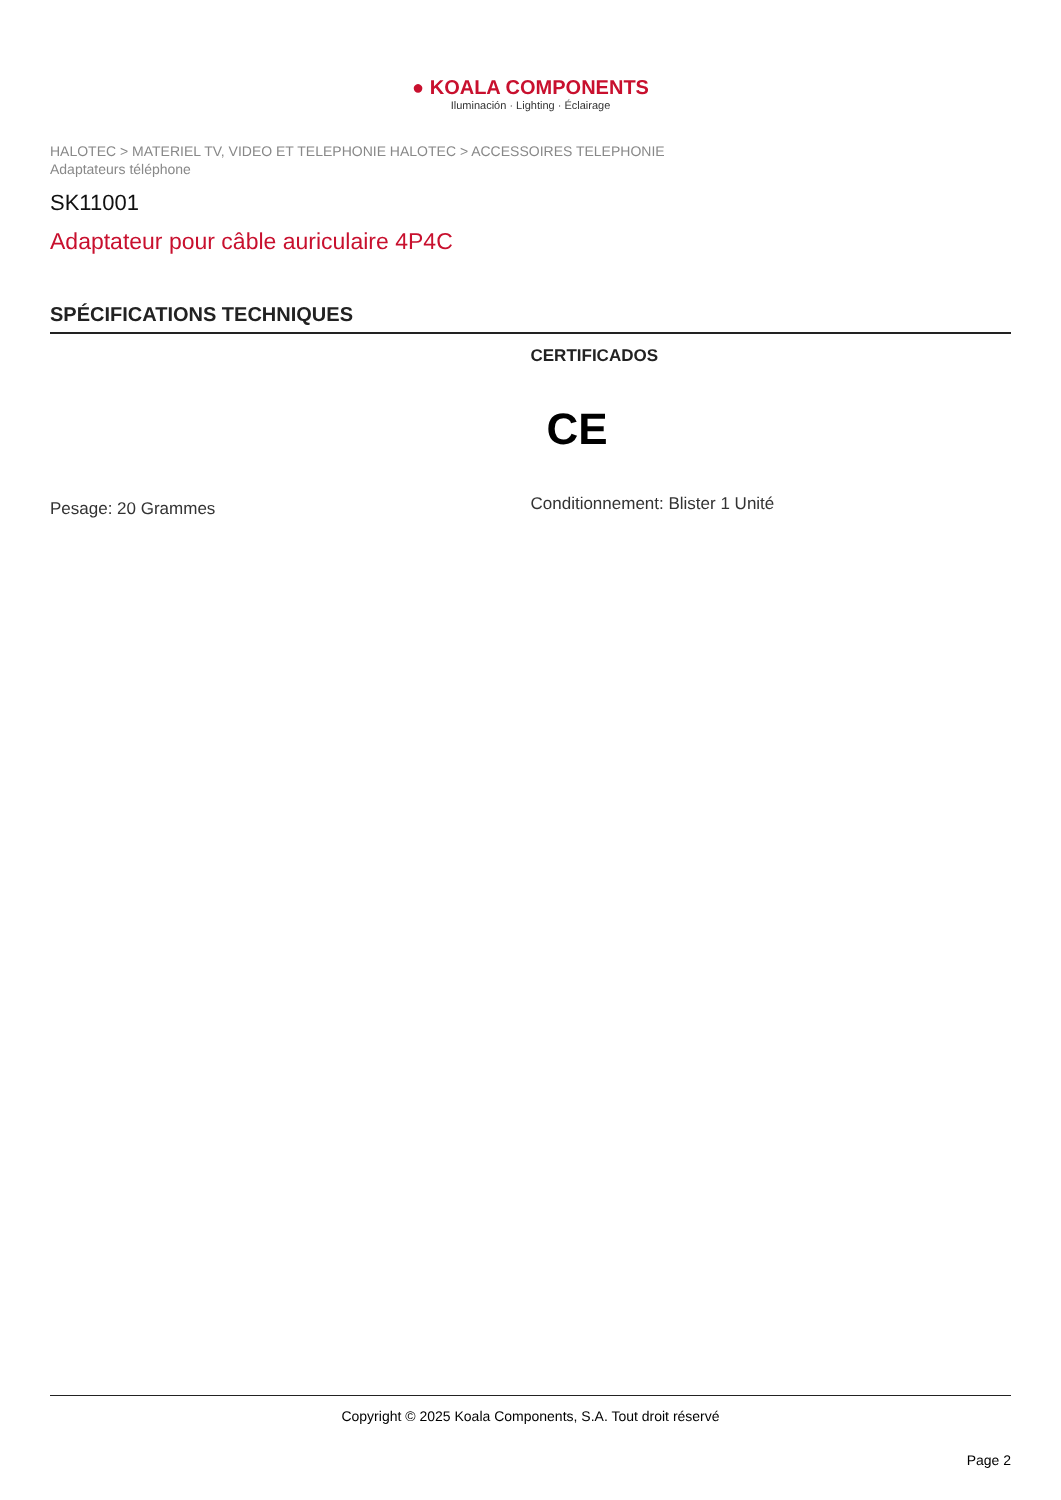● KOALA COMPONENTS
Iluminación · Lighting · Éclairage
HALOTEC > MATERIEL TV, VIDEO ET TELEPHONIE HALOTEC > ACCESSOIRES TELEPHONIE
Adaptateurs téléphone
SK11001
Adaptateur pour câble auriculaire 4P4C
SPÉCIFICATIONS TECHNIQUES
Pesage: 20 Grammes
CERTIFICADOS
CE
Conditionnement: Blister 1 Unité
Copyright © 2025 Koala Components, S.A. Tout droit réservé
Page 2